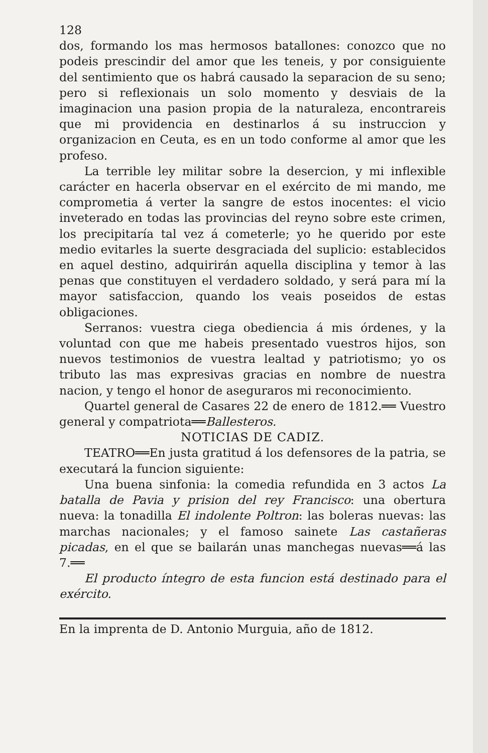128
dos, formando los mas hermosos batallones: conozco que no podeis prescindir del amor que les teneis, y por consiguiente del sentimiento que os habrá causado la separacion de su seno; pero si reflexionais un solo momento y desviais de la imaginacion una pasion propia de la naturaleza, encontrareis que mi providencia en destinarlos á su instruccion y organizacion en Ceuta, es en un todo conforme al amor que les profeso.
La terrible ley militar sobre la desercion, y mi inflexible carácter en hacerla observar en el exército de mi mando, me comprometia á verter la sangre de estos inocentes: el vicio inveterado en todas las provincias del reyno sobre este crimen, los precipitaría tal vez á cometerle; yo he querido por este medio evitarles la suerte desgraciada del suplicio: establecidos en aquel destino, adquirirán aquella disciplina y temor à las penas que constituyen el verdadero soldado, y será para mí la mayor satisfaccion, quando los veais poseidos de estas obligaciones.
Serranos: vuestra ciega obediencia á mis órdenes, y la voluntad con que me habeis presentado vuestros hijos, son nuevos testimonios de vuestra lealtad y patriotismo; yo os tributo las mas expresivas gracias en nombre de nuestra nacion, y tengo el honor de aseguraros mi reconocimiento.
Quartel general de Casares 22 de enero de 1812.══ Vuestro general y compatriota══Ballesteros.
NOTICIAS DE CADIZ.
TEATRO══En justa gratitud á los defensores de la patria, se executará la funcion siguiente:
Una buena sinfonia: la comedia refundida en 3 actos La batalla de Pavia y prision del rey Francisco: una obertura nueva: la tonadilla El indolente Poltron: las boleras nuevas: las marchas nacionales; y el famoso sainete Las castañeras picadas, en el que se bailarán unas manchegas nuevas══á las 7.══
El producto íntegro de esta funcion está destinado para el exército.
En la imprenta de D. Antonio Murguia, año de 1812.